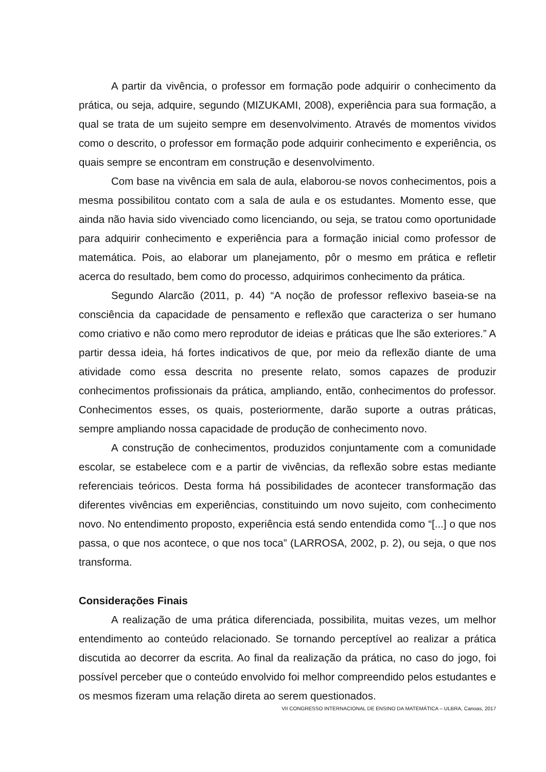A partir da vivência, o professor em formação pode adquirir o conhecimento da prática, ou seja, adquire, segundo (MIZUKAMI, 2008), experiência para sua formação, a qual se trata de um sujeito sempre em desenvolvimento. Através de momentos vividos como o descrito, o professor em formação pode adquirir conhecimento e experiência, os quais sempre se encontram em construção e desenvolvimento.
Com base na vivência em sala de aula, elaborou-se novos conhecimentos, pois a mesma possibilitou contato com a sala de aula e os estudantes. Momento esse, que ainda não havia sido vivenciado como licenciando, ou seja, se tratou como oportunidade para adquirir conhecimento e experiência para a formação inicial como professor de matemática. Pois, ao elaborar um planejamento, pôr o mesmo em prática e refletir acerca do resultado, bem como do processo, adquirimos conhecimento da prática.
Segundo Alarcão (2011, p. 44) “A noção de professor reflexivo baseia-se na consciência da capacidade de pensamento e reflexão que caracteriza o ser humano como criativo e não como mero reprodutor de ideias e práticas que lhe são exteriores.” A partir dessa ideia, há fortes indicativos de que, por meio da reflexão diante de uma atividade como essa descrita no presente relato, somos capazes de produzir conhecimentos profissionais da prática, ampliando, então, conhecimentos do professor. Conhecimentos esses, os quais, posteriormente, darão suporte a outras práticas, sempre ampliando nossa capacidade de produção de conhecimento novo.
A construção de conhecimentos, produzidos conjuntamente com a comunidade escolar, se estabelece com e a partir de vivências, da reflexão sobre estas mediante referenciais teóricos. Desta forma há possibilidades de acontecer transformação das diferentes vivências em experiências, constituindo um novo sujeito, com conhecimento novo. No entendimento proposto, experiência está sendo entendida como “[...] o que nos passa, o que nos acontece, o que nos toca” (LARROSA, 2002, p. 2), ou seja, o que nos transforma.
Considerações Finais
A realização de uma prática diferenciada, possibilita, muitas vezes, um melhor entendimento ao conteúdo relacionado. Se tornando perceptível ao realizar a prática discutida ao decorrer da escrita. Ao final da realização da prática, no caso do jogo, foi possível perceber que o conteúdo envolvido foi melhor compreendido pelos estudantes e os mesmos fizeram uma relação direta ao serem questionados.
VII CONGRESSO INTERNACIONAL DE ENSINO DA MATEMÁTICA – ULBRA, Canoas, 2017